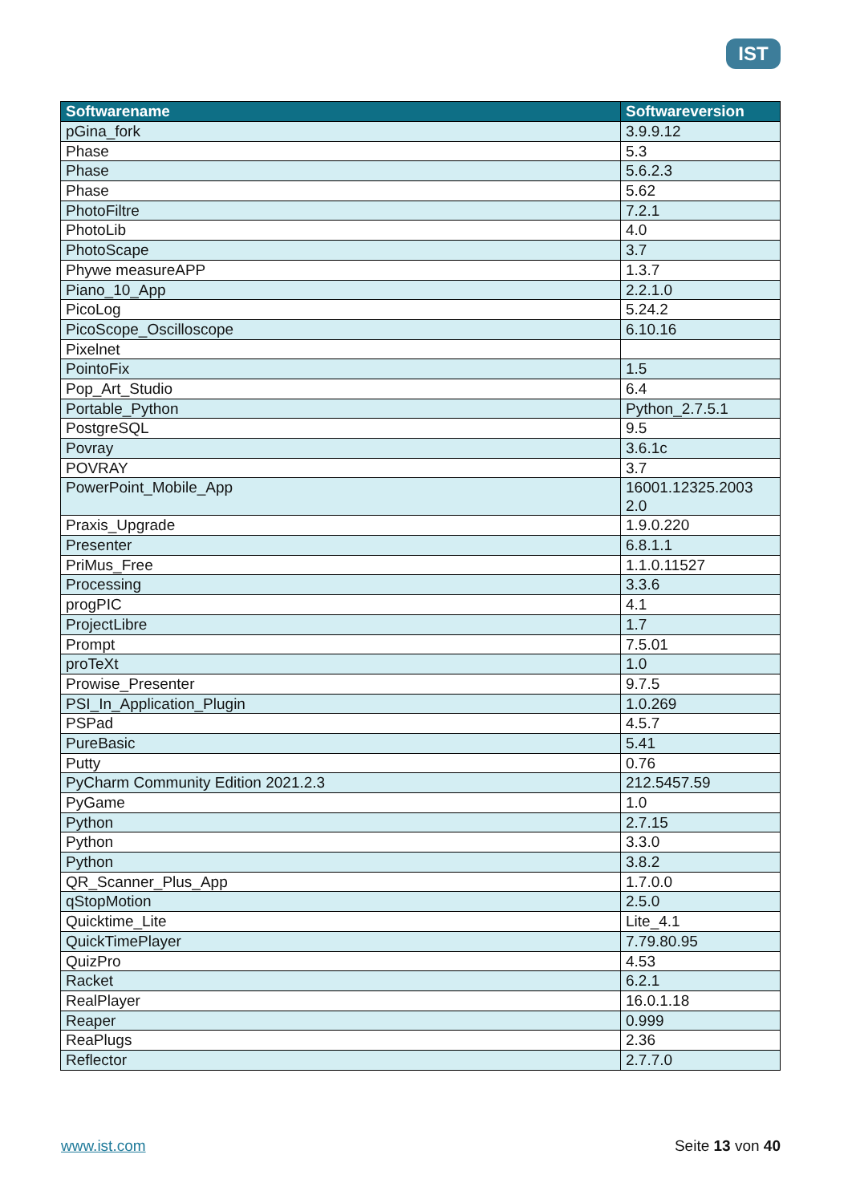IST
| Softwarename | Softwareversion |
| --- | --- |
| pGina_fork | 3.9.9.12 |
| Phase | 5.3 |
| Phase | 5.6.2.3 |
| Phase | 5.62 |
| PhotoFiltre | 7.2.1 |
| PhotoLib | 4.0 |
| PhotoScape | 3.7 |
| Phywe measureAPP | 1.3.7 |
| Piano_10_App | 2.2.1.0 |
| PicoLog | 5.24.2 |
| PicoScope_Oscilloscope | 6.10.16 |
| Pixelnet | |
| PointoFix | 1.5 |
| Pop_Art_Studio | 6.4 |
| Portable_Python | Python_2.7.5.1 |
| PostgreSQL | 9.5 |
| Povray | 3.6.1c |
| POVRAY | 3.7 |
| PowerPoint_Mobile_App | 16001.12325.2003 2.0 |
| Praxis_Upgrade | 1.9.0.220 |
| Presenter | 6.8.1.1 |
| PriMus_Free | 1.1.0.11527 |
| Processing | 3.3.6 |
| progPIC | 4.1 |
| ProjectLibre | 1.7 |
| Prompt | 7.5.01 |
| proTeXt | 1.0 |
| Prowise_Presenter | 9.7.5 |
| PSI_In_Application_Plugin | 1.0.269 |
| PSPad | 4.5.7 |
| PureBasic | 5.41 |
| Putty | 0.76 |
| PyCharm Community Edition 2021.2.3 | 212.5457.59 |
| PyGame | 1.0 |
| Python | 2.7.15 |
| Python | 3.3.0 |
| Python | 3.8.2 |
| QR_Scanner_Plus_App | 1.7.0.0 |
| qStopMotion | 2.5.0 |
| Quicktime_Lite | Lite_4.1 |
| QuickTimePlayer | 7.79.80.95 |
| QuizPro | 4.53 |
| Racket | 6.2.1 |
| RealPlayer | 16.0.1.18 |
| Reaper | 0.999 |
| ReaPlugs | 2.36 |
| Reflector | 2.7.7.0 |
www.ist.com Seite 13 von 40